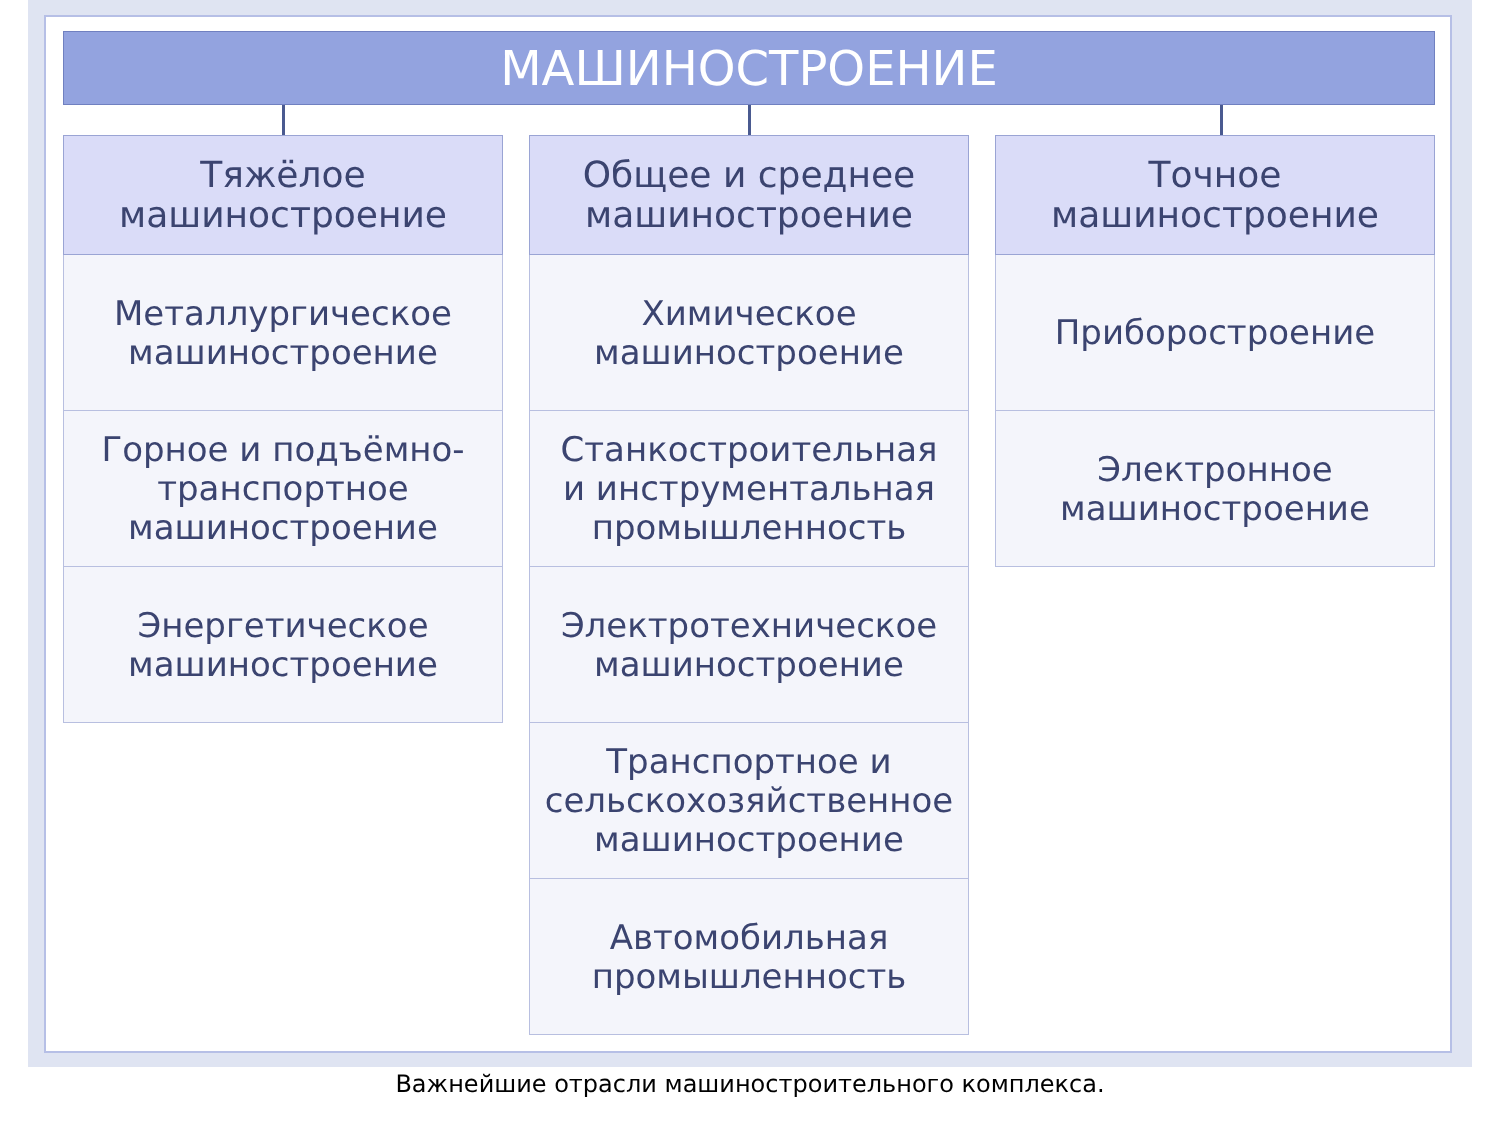МАШИНОСТРОЕНИЕ
Тяжёлое
машиностроение
Металлургическое
машиностроение
Горное и подъёмно-
транспортное
машиностроение
Энергетическое
машиностроение
Общее и среднее
машиностроение
Химическое
машиностроение
Станкостроительная
и инструментальная
промышленность
Электротехническое
машиностроение
Транспортное и
сельскохозяйственное
машиностроение
Автомобильная
промышленность
Точное
машиностроение
Приборостроение
Электронное
машиностроение
Важнейшие отрасли машиностроительного комплекса.